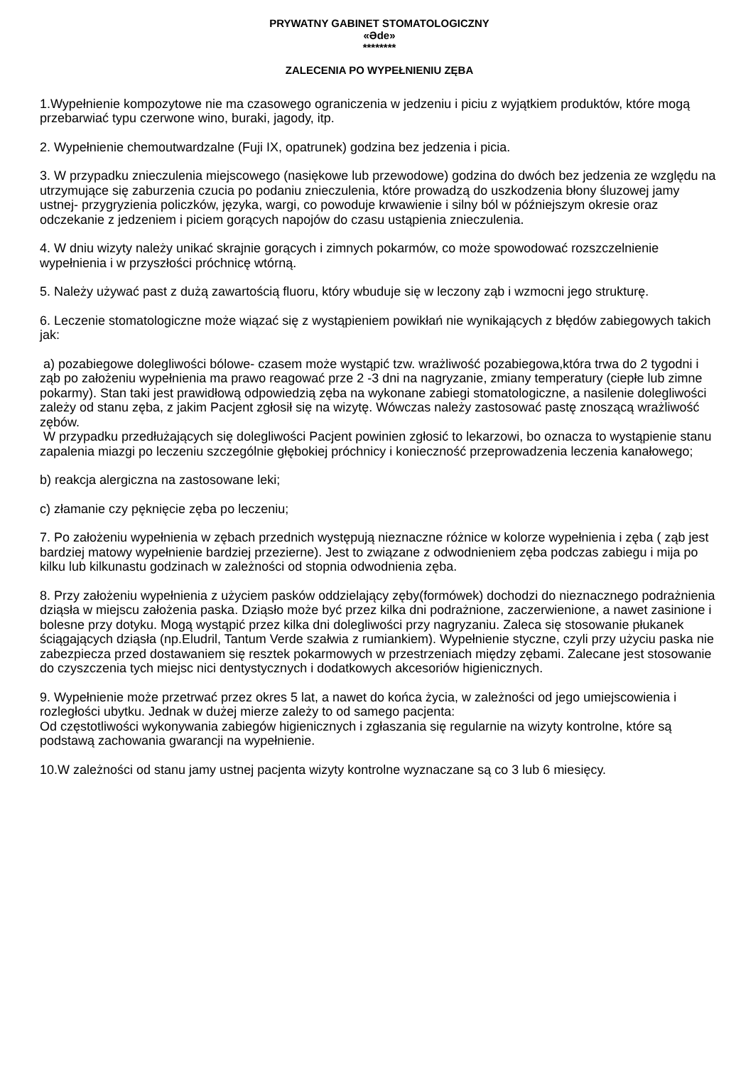PRYWATNY GABINET STOMATOLOGICZNY
«Ədе»
********
ZALECENIA PO WYPEŁNIENIU ZĘBA
1.Wypełnienie kompozytowe nie ma czasowego ograniczenia w jedzeniu i piciu z wyjątkiem produktów, które mogą przebarwiać typu czerwone wino, buraki, jagody, itp.
2. Wypełnienie chemoutwardzalne (Fuji IX, opatrunek) godzina bez jedzenia i picia.
3. W przypadku znieczulenia miejscowego (nasiękowe lub przewodowe) godzina do dwóch bez jedzenia ze względu na utrzymujące się zaburzenia czucia po podaniu znieczulenia, które prowadzą do uszkodzenia błony śluzowej jamy ustnej- przygryzienia policzków, języka, wargi, co powoduje krwawienie i silny ból w późniejszym okresie oraz odczekanie z jedzeniem i piciem gorących napojów do czasu ustąpienia znieczulenia.
4. W dniu wizyty należy unikać skrajnie gorących i zimnych pokarmów, co może spowodować rozszczelnienie wypełnienia i w przyszłości próchnicę wtórną.
5. Należy używać past z dużą zawartością fluoru, który wbuduje się w leczony ząb i wzmocni jego strukturę.
6. Leczenie stomatologiczne może wiązać się z wystąpieniem powikłań nie wynikających z błędów zabiegowych takich jak:
a) pozabiegowe dolegliwości bólowe- czasem może wystąpić tzw. wrażliwość pozabiegowa,która trwa do 2 tygodni i ząb po założeniu wypełnienia ma prawo reagować prze 2 -3 dni na nagryzanie, zmiany temperatury (ciepłe lub zimne pokarmy). Stan taki jest prawidłową odpowiedzią zęba na wykonane zabiegi stomatologiczne, a nasilenie dolegliwości zależy od stanu zęba, z jakim Pacjent zgłosił się na wizytę. Wówczas należy zastosować pastę znoszącą wrażliwość zębów.
W przypadku przedłużających się dolegliwości Pacjent powinien zgłosić to lekarzowi, bo oznacza to wystąpienie stanu zapalenia miazgi po leczeniu szczególnie głębokiej próchnicy i konieczność przeprowadzenia leczenia kanałowego;
b) reakcja alergiczna na zastosowane leki;
c) złamanie czy pęknięcie zęba po leczeniu;
7. Po założeniu wypełnienia w zębach przednich występują nieznaczne różnice w kolorze wypełnienia i zęba ( ząb jest bardziej matowy wypełnienie bardziej przezierne). Jest to związane z odwodnieniem zęba podczas zabiegu i mija po kilku lub kilkunastu godzinach w zależności od stopnia odwodnienia zęba.
8. Przy założeniu wypełnienia z użyciem pasków oddzielający zęby(formówek) dochodzi do nieznacznego podrażnienia dziąsła w miejscu założenia paska. Dziąsło może być przez kilka dni podrażnione, zaczerwienione, a nawet zasinione i bolesne przy dotyku. Mogą wystąpić przez kilka dni dolegliwości przy nagryzaniu. Zaleca się stosowanie płukanek ściągających dziąsła (np.Eludril, Tantum Verde szałwia z rumiankiem). Wypełnienie styczne, czyli przy użyciu paska nie zabezpiecza przed dostawaniem się resztek pokarmowych w przestrzeniach między zębami. Zalecane jest stosowanie do czyszczenia tych miejsc nici dentystycznych i dodatkowych akcesoriów higienicznych.
9. Wypełnienie może przetrwać przez okres 5 lat, a nawet do końca życia, w zależności od jego umiejscowienia i rozległości ubytku. Jednak w dużej mierze zależy to od samego pacjenta:
Od częstotliwości wykonywania zabiegów higienicznych i zgłaszania się regularnie na wizyty kontrolne, które są podstawą zachowania gwarancji na wypełnienie.
10.W zależności od stanu jamy ustnej pacjenta wizyty kontrolne wyznaczane są co 3 lub 6 miesięcy.